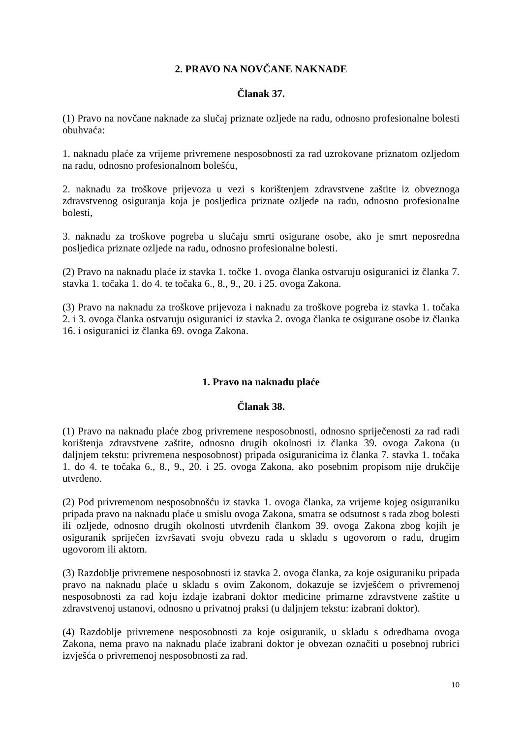2. PRAVO NA NOVČANE NAKNADE
Članak 37.
(1) Pravo na novčane naknade za slučaj priznate ozljede na radu, odnosno profesionalne bolesti obuhvaća:
1. naknadu plaće za vrijeme privremene nesposobnosti za rad uzrokovane priznatom ozljedom na radu, odnosno profesionalnom bolešću,
2. naknadu za troškove prijevoza u vezi s korištenjem zdravstvene zaštite iz obveznoga zdravstvenog osiguranja koja je posljedica priznate ozljede na radu, odnosno profesionalne bolesti,
3. naknadu za troškove pogreba u slučaju smrti osigurane osobe, ako je smrt neposredna posljedica priznate ozljede na radu, odnosno profesionalne bolesti.
(2) Pravo na naknadu plaće iz stavka 1. točke 1. ovoga članka ostvaruju osiguranici iz članka 7. stavka 1. točaka 1. do 4. te točaka 6., 8., 9., 20. i 25. ovoga Zakona.
(3) Pravo na naknadu za troškove prijevoza i naknadu za troškove pogreba iz stavka 1. točaka 2. i 3. ovoga članka ostvaruju osiguranici iz stavka 2. ovoga članka te osigurane osobe iz članka 16. i osiguranici iz članka 69. ovoga Zakona.
1. Pravo na naknadu plaće
Članak 38.
(1) Pravo na naknadu plaće zbog privremene nesposobnosti, odnosno spriječenosti za rad radi korištenja zdravstvene zaštite, odnosno drugih okolnosti iz članka 39. ovoga Zakona (u daljnjem tekstu: privremena nesposobnost) pripada osiguranicima iz članka 7. stavka 1. točaka 1. do 4. te točaka 6., 8., 9., 20. i 25. ovoga Zakona, ako posebnim propisom nije drukčije utvrđeno.
(2) Pod privremenom nesposobnošću iz stavka 1. ovoga članka, za vrijeme kojeg osiguraniku pripada pravo na naknadu plaće u smislu ovoga Zakona, smatra se odsutnost s rada zbog bolesti ili ozljede, odnosno drugih okolnosti utvrđenih člankom 39. ovoga Zakona zbog kojih je osiguranik spriječen izvršavati svoju obvezu rada u skladu s ugovorom o radu, drugim ugovorom ili aktom.
(3) Razdoblje privremene nesposobnosti iz stavka 2. ovoga članka, za koje osiguraniku pripada pravo na naknadu plaće u skladu s ovim Zakonom, dokazuje se izvješćem o privremenoj nesposobnosti za rad koju izdaje izabrani doktor medicine primarne zdravstvene zaštite u zdravstvenoj ustanovi, odnosno u privatnoj praksi (u daljnjem tekstu: izabrani doktor).
(4) Razdoblje privremene nesposobnosti za koje osiguranik, u skladu s odredbama ovoga Zakona, nema pravo na naknadu plaće izabrani doktor je obvezan označiti u posebnoj rubrici izvješća o privremenoj nesposobnosti za rad.
10